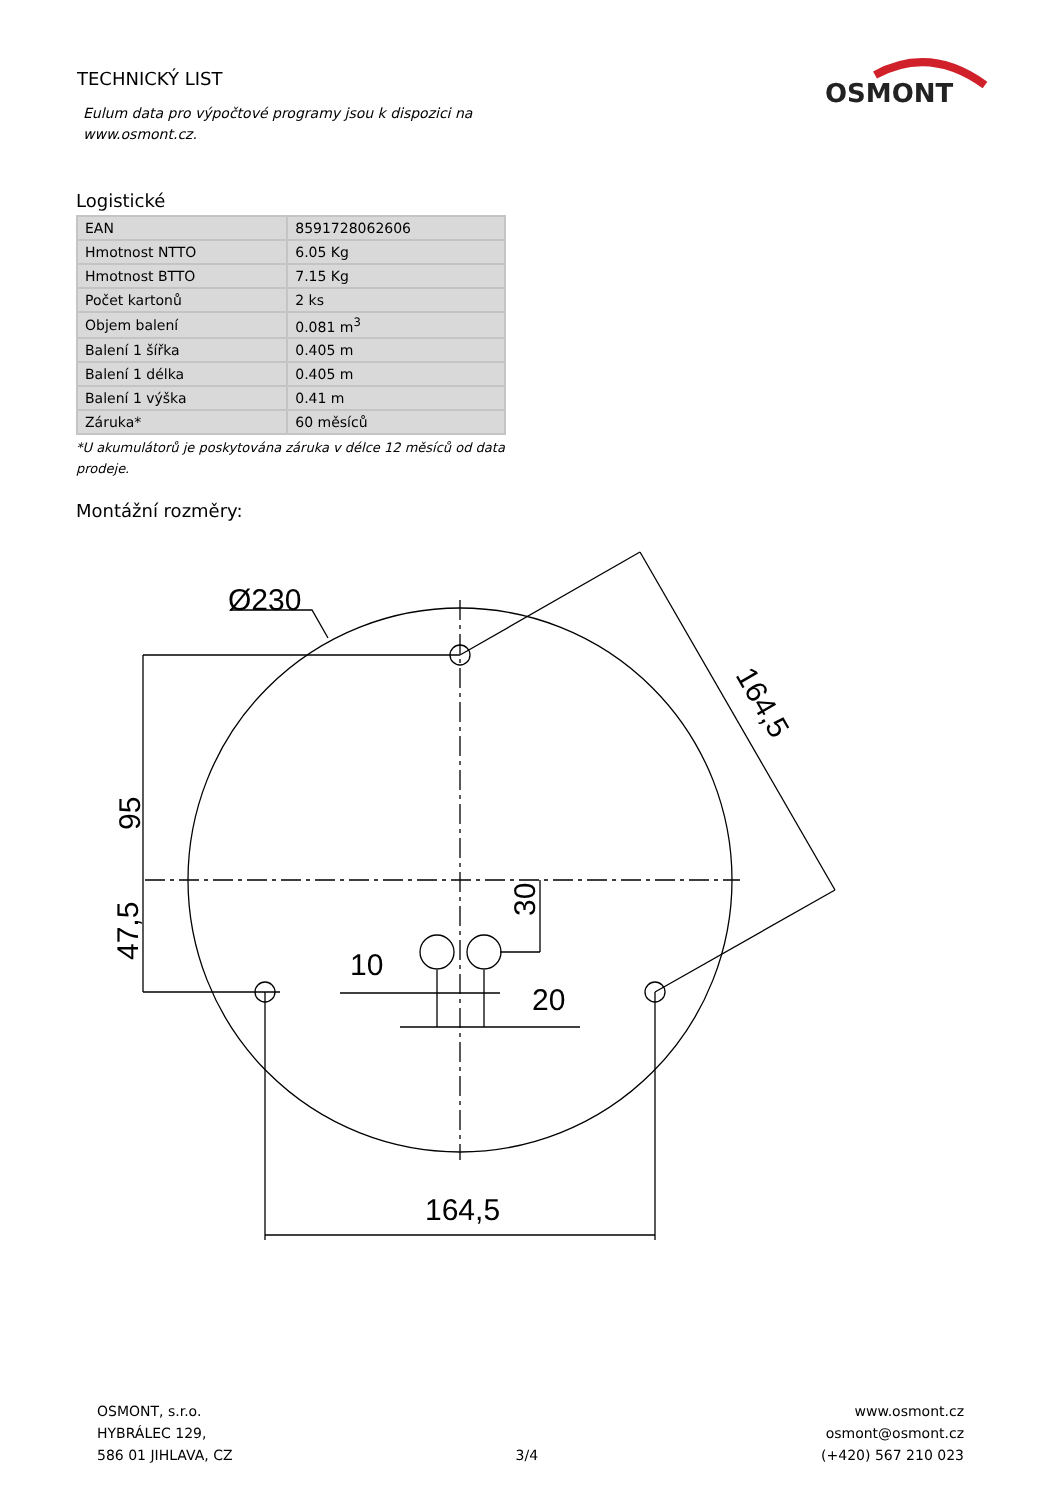TECHNICKÝ LIST
Eulum data pro výpočtové programy jsou k dispozici na
www.osmont.cz.
OSMONT
Logistické
| EAN | 8591728062606 |
| Hmotnost NTTO | 6.05 Kg |
| Hmotnost BTTO | 7.15 Kg |
| Počet kartonů | 2 ks |
| Objem balení | 0.081 m<sup>3</sup> |
| Balení 1 šířka | 0.405 m |
| Balení 1 délka | 0.405 m |
| Balení 1 výška | 0.41 m |
| Záruka* | 60 měsíců |
*U akumulátorů je poskytována záruka v délce 12 měsíců od data prodeje.
Montážní rozměry:
Ø230
95
47,5
30
10
20
164,5
164,5
OSMONT, s.r.o.
HYBRÁLEC 129,
586 01 JIHLAVA, CZ
3/4 www.osmont.cz
osmont@osmont.cz
(+420) 567 210 023